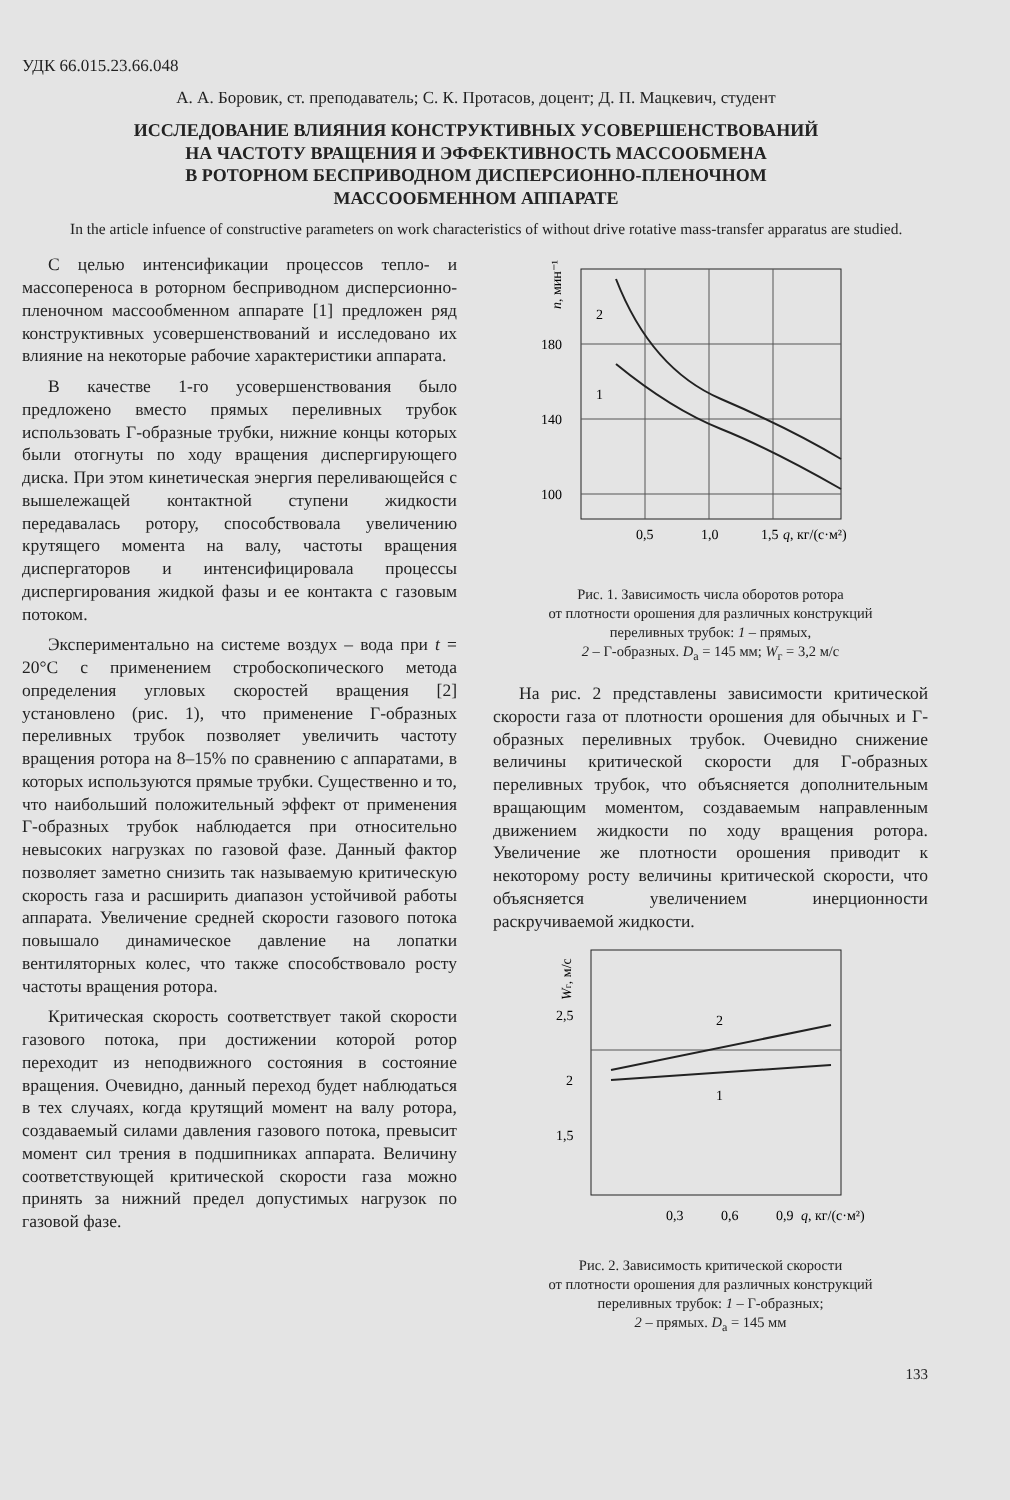УДК 66.015.23.66.048
А. А. Боровик, ст. преподаватель; С. К. Протасов, доцент; Д. П. Мацкевич, студент
ИССЛЕДОВАНИЕ ВЛИЯНИЯ КОНСТРУКТИВНЫХ УСОВЕРШЕНСТВОВАНИЙ
НА ЧАСТОТУ ВРАЩЕНИЯ И ЭФФЕКТИВНОСТЬ МАССООБМЕНА
В РОТОРНОМ БЕСПРИВОДНОМ ДИСПЕРСИОННО-ПЛЕНОЧНОМ
МАССООБМЕННОМ АППАРАТЕ
In the article infuence of constructive parameters on work characteristics of without drive rotative mass-transfer apparatus are studied.
С целью интенсификации процессов тепло- и массопереноса в роторном бесприводном дисперсионно-пленочном массообменном аппарате [1] предложен ряд конструктивных усовершенствований и исследовано их влияние на некоторые рабочие характеристики аппарата.
В качестве 1-го усовершенствования было предложено вместо прямых переливных трубок использовать Г-образные трубки, нижние концы которых были отогнуты по ходу вращения диспергирующего диска. При этом кинетическая энергия переливающейся с вышележащей контактной ступени жидкости передавалась ротору, способствовала увеличению крутящего момента на валу, частоты вращения диспергаторов и интенсифицировала процессы диспергирования жидкой фазы и ее контакта с газовым потоком.
Экспериментально на системе воздух – вода при t = 20°C с применением стробоскопического метода определения угловых скоростей вращения [2] установлено (рис. 1), что применение Г-образных переливных трубок позволяет увеличить частоту вращения ротора на 8–15% по сравнению с аппаратами, в которых используются прямые трубки. Существенно и то, что наибольший положительный эффект от применения Г-образных трубок наблюдается при относительно невысоких нагрузках по газовой фазе. Данный фактор позволяет заметно снизить так называемую критическую скорость газа и расширить диапазон устойчивой работы аппарата. Увеличение средней скорости газового потока повышало динамическое давление на лопатки вентиляторных колес, что также способствовало росту частоты вращения ротора.
Критическая скорость соответствует такой скорости газового потока, при достижении которой ротор переходит из неподвижного состояния в состояние вращения. Очевидно, данный переход будет наблюдаться в тех случаях, когда крутящий момент на валу ротора, создаваемый силами давления газового потока, превысит момент сил трения в подшипниках аппарата. Величину соответствующей критической скорости газа можно принять за нижний предел допустимых нагрузок по газовой фазе.
180
140
100
0,5
1,0
1,5
q, кг/(с·м²)
n, мин⁻¹
2
1
Рис. 1. Зависимость числа оборотов ротора
от плотности орошения для различных конструкций
переливных трубок: 1 – прямых,
2 – Г-образных. D<sub>a</sub> = 145 мм; W<sub>г</sub> = 3,2 м/с
На рис. 2 представлены зависимости критической скорости газа от плотности орошения для обычных и Г-образных переливных трубок. Очевидно снижение величины критической скорости для Г-образных переливных трубок, что объясняется дополнительным вращающим моментом, создаваемым направленным движением жидкости по ходу вращения ротора. Увеличение же плотности орошения приводит к некоторому росту величины критической скорости, что объясняется увеличением инерционности раскручиваемой жидкости.
2,5
2
1,5
0,3
0,6
0,9
q, кг/(с·м²)
Wг, м/с
2
1
Рис. 2. Зависимость критической скорости
от плотности орошения для различных конструкций
переливных трубок: 1 – Г-образных;
2 – прямых. D<sub>a</sub> = 145 мм
133